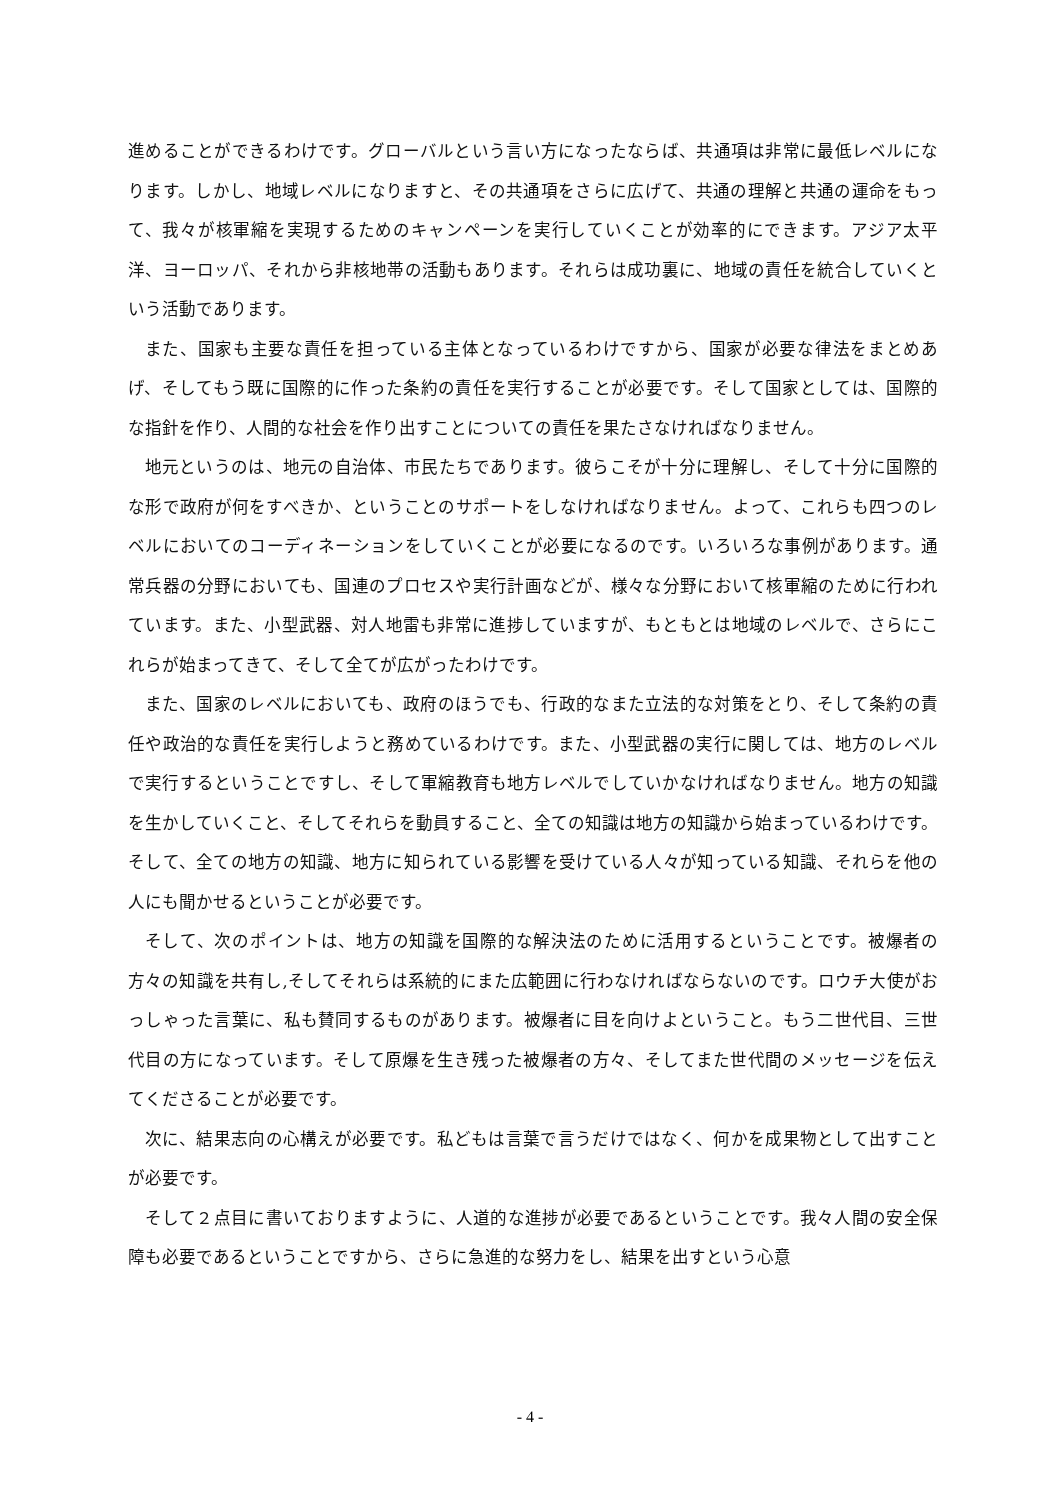進めることができるわけです。グローバルという言い方になったならば、共通項は非常に最低レベルになります。しかし、地域レベルになりますと、その共通項をさらに広げて、共通の理解と共通の運命をもって、我々が核軍縮を実現するためのキャンペーンを実行していくことが効率的にできます。アジア太平洋、ヨーロッパ、それから非核地帯の活動もあります。それらは成功裏に、地域の責任を統合していくという活動であります。
また、国家も主要な責任を担っている主体となっているわけですから、国家が必要な律法をまとめあげ、そしてもう既に国際的に作った条約の責任を実行することが必要です。そして国家としては、国際的な指針を作り、人間的な社会を作り出すことについての責任を果たさなければなりません。
地元というのは、地元の自治体、市民たちであります。彼らこそが十分に理解し、そして十分に国際的な形で政府が何をすべきか、ということのサポートをしなければなりません。よって、これらも四つのレベルにおいてのコーディネーションをしていくことが必要になるのです。いろいろな事例があります。通常兵器の分野においても、国連のプロセスや実行計画などが、様々な分野において核軍縮のために行われています。また、小型武器、対人地雷も非常に進捗していますが、もともとは地域のレベルで、さらにこれらが始まってきて、そして全てが広がったわけです。
また、国家のレベルにおいても、政府のほうでも、行政的なまた立法的な対策をとり、そして条約の責任や政治的な責任を実行しようと務めているわけです。また、小型武器の実行に関しては、地方のレベルで実行するということですし、そして軍縮教育も地方レベルでしていかなければなりません。地方の知識を生かしていくこと、そしてそれらを動員すること、全ての知識は地方の知識から始まっているわけです。そして、全ての地方の知識、地方に知られている影響を受けている人々が知っている知識、それらを他の人にも聞かせるということが必要です。
そして、次のポイントは、地方の知識を国際的な解決法のために活用するということです。被爆者の方々の知識を共有し,そしてそれらは系統的にまた広範囲に行わなければならないのです。ロウチ大使がおっしゃった言葉に、私も賛同するものがあります。被爆者に目を向けよということ。もう二世代目、三世代目の方になっています。そして原爆を生き残った被爆者の方々、そしてまた世代間のメッセージを伝えてくださることが必要です。
次に、結果志向の心構えが必要です。私どもは言葉で言うだけではなく、何かを成果物として出すことが必要です。
そして２点目に書いておりますように、人道的な進捗が必要であるということです。我々人間の安全保障も必要であるということですから、さらに急進的な努力をし、結果を出すという心意
- 4 -